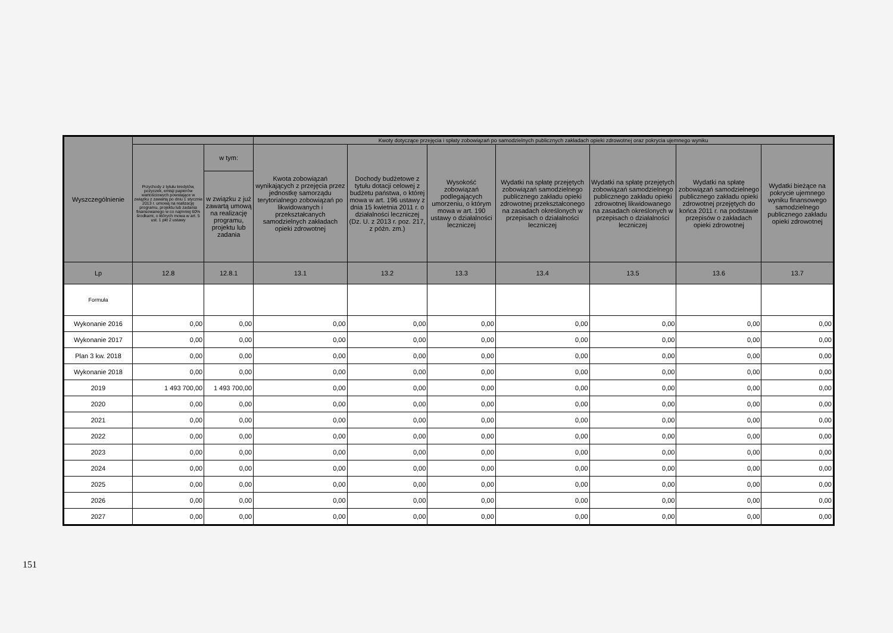| Wyszczególnienie | | | Kwoty dotyczące przejęcia i spłaty zobowiązań po samodzielnych publicznych zakładach opieki zdrowotnej oraz pokrycia ujemnego wyniku | | | | | | |
| --- | --- | --- | --- | --- | --- | --- | --- | --- | --- |
| | Przychody z tytułu kredytów, pożyczek, emisji papierów wartościowych powstające w związku z zawartą po dniu 1 stycznia 2013 r. umową na realizację programu, projektu lub zadania finansowanego w co najmniej 60% środkami, o których mowa w art. 5 ust. 1 pkt 2 ustawy | w tym: | Kwota zobowiązań wynikających z przejęcia przez jednostkę samorządu terytorialnego zobowiązań po likwidowanych i przekształcanych samodzielnych zakładach opieki zdrowotnej | Dochody budżetowe z tytułu dotacji celowej z budżetu państwa, o której mowa w art. 196 ustawy z dnia 15 kwietnia 2011 r. o działalności leczniczej (Dz. U. z 2013 r. poz. 217, z późn. zm.) | Wysokość zobowiązań podlegających umorzeniu, o którym mowa w art. 190 ustawy o działalności leczniczej | Wydatki na spłatę przejętych zobowiązań samodzielnego publicznego zakładu opieki zdrowotnej przekształconego na zasadach określonych w przepisach o działalności leczniczej | Wydatki na spłatę przejętych zobowiązań samodzielnego publicznego zakładu opieki zdrowotnej likwidowanego na zasadach określonych w przepisach o działalności leczniczej | Wydatki na spłatę zobowiązań samodzielnego publicznego zakładu opieki zdrowotnej przejętych do końca 2011 r. na podstawie przepisów o zakładach opieki zdrowotnej | Wydatki bieżące na pokrycie ujemnego wyniku finansowego samodzielnego publicznego zakładu opieki zdrowotnej |
| | | w związku z już zawartą umową na realizację programu, projektu lub zadania | | | | | | | |
| Lp | 12.8 | 12.8.1 | 13.1 | 13.2 | 13.3 | 13.4 | 13.5 | 13.6 | 13.7 |
| Formuła | | | | | | | | | |
| Wykonanie 2016 | 0,00 | 0,00 | 0,00 | 0,00 | 0,00 | 0,00 | 0,00 | 0,00 | 0,00 |
| Wykonanie 2017 | 0,00 | 0,00 | 0,00 | 0,00 | 0,00 | 0,00 | 0,00 | 0,00 | 0,00 |
| Plan 3 kw. 2018 | 0,00 | 0,00 | 0,00 | 0,00 | 0,00 | 0,00 | 0,00 | 0,00 | 0,00 |
| Wykonanie 2018 | 0,00 | 0,00 | 0,00 | 0,00 | 0,00 | 0,00 | 0,00 | 0,00 | 0,00 |
| 2019 | 1 493 700,00 | 1 493 700,00 | 0,00 | 0,00 | 0,00 | 0,00 | 0,00 | 0,00 | 0,00 |
| 2020 | 0,00 | 0,00 | 0,00 | 0,00 | 0,00 | 0,00 | 0,00 | 0,00 | 0,00 |
| 2021 | 0,00 | 0,00 | 0,00 | 0,00 | 0,00 | 0,00 | 0,00 | 0,00 | 0,00 |
| 2022 | 0,00 | 0,00 | 0,00 | 0,00 | 0,00 | 0,00 | 0,00 | 0,00 | 0,00 |
| 2023 | 0,00 | 0,00 | 0,00 | 0,00 | 0,00 | 0,00 | 0,00 | 0,00 | 0,00 |
| 2024 | 0,00 | 0,00 | 0,00 | 0,00 | 0,00 | 0,00 | 0,00 | 0,00 | 0,00 |
| 2025 | 0,00 | 0,00 | 0,00 | 0,00 | 0,00 | 0,00 | 0,00 | 0,00 | 0,00 |
| 2026 | 0,00 | 0,00 | 0,00 | 0,00 | 0,00 | 0,00 | 0,00 | 0,00 | 0,00 |
| 2027 | 0,00 | 0,00 | 0,00 | 0,00 | 0,00 | 0,00 | 0,00 | 0,00 | 0,00 |
151